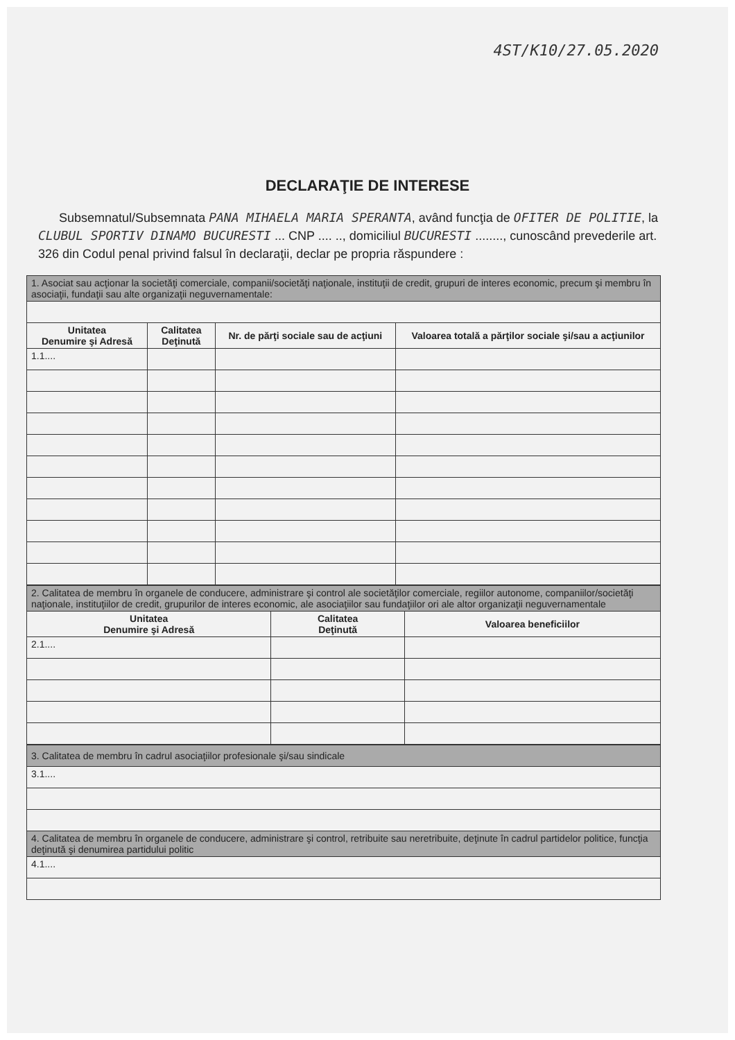4ST/K10/27.05.2020
DECLARAŢIE DE INTERESE
Subsemnatul/Subsemnata PANA MIHAELA MARIA SPERANTA, având funcţia de OFITER DE POLITIE, la CLUBUL SPORTIV DINAMO BUCURESTI ... CNP .... .., domiciliul BUCURESTI ........, cunoscând prevederile art. 326 din Codul penal privind falsul în declaraţii, declar pe propria răspundere :
| 1. Asociat sau acţionar la societăţi comerciale, companii/societăţi naţionale, instituţii de credit, grupuri de interes economic, precum şi membru în asociaţii, fundaţii sau alte organizaţii neguvernamentale: | | | |
| --- | --- | --- | --- |
| Unitatea Denumire şi Adresă | Calitatea Deţinută | Nr. de părţi sociale sau de acţiuni | Valoarea totală a părţilor sociale şi/sau a acţiunilor |
| 1.1.... | | | |
| 2. Calitatea de membru în organele de conducere, administrare şi control ale societăţilor comerciale, regiilor autonome, companiilor/societăţi naţionale, instituţiilor de credit, grupurilor de interes economic, ale asociaţiilor sau fundaţiilor ori ale altor organizaţii neguvernamentale | | |
| --- | --- | --- |
| Unitatea Denumire şi Adresă | Calitatea Deţinută | Valoarea beneficiilor |
| 2.1.... | | |
| 3. Calitatea de membru în cadrul asociaţiilor profesionale şi/sau sindicale |
| --- |
| 3.1.... |
| 4. Calitatea de membru în organele de conducere, administrare şi control, retribuite sau neretribuite, deţinute în cadrul partidelor politice, funcţia deţinută şi denumirea partidului politic |
| 4.1.... |